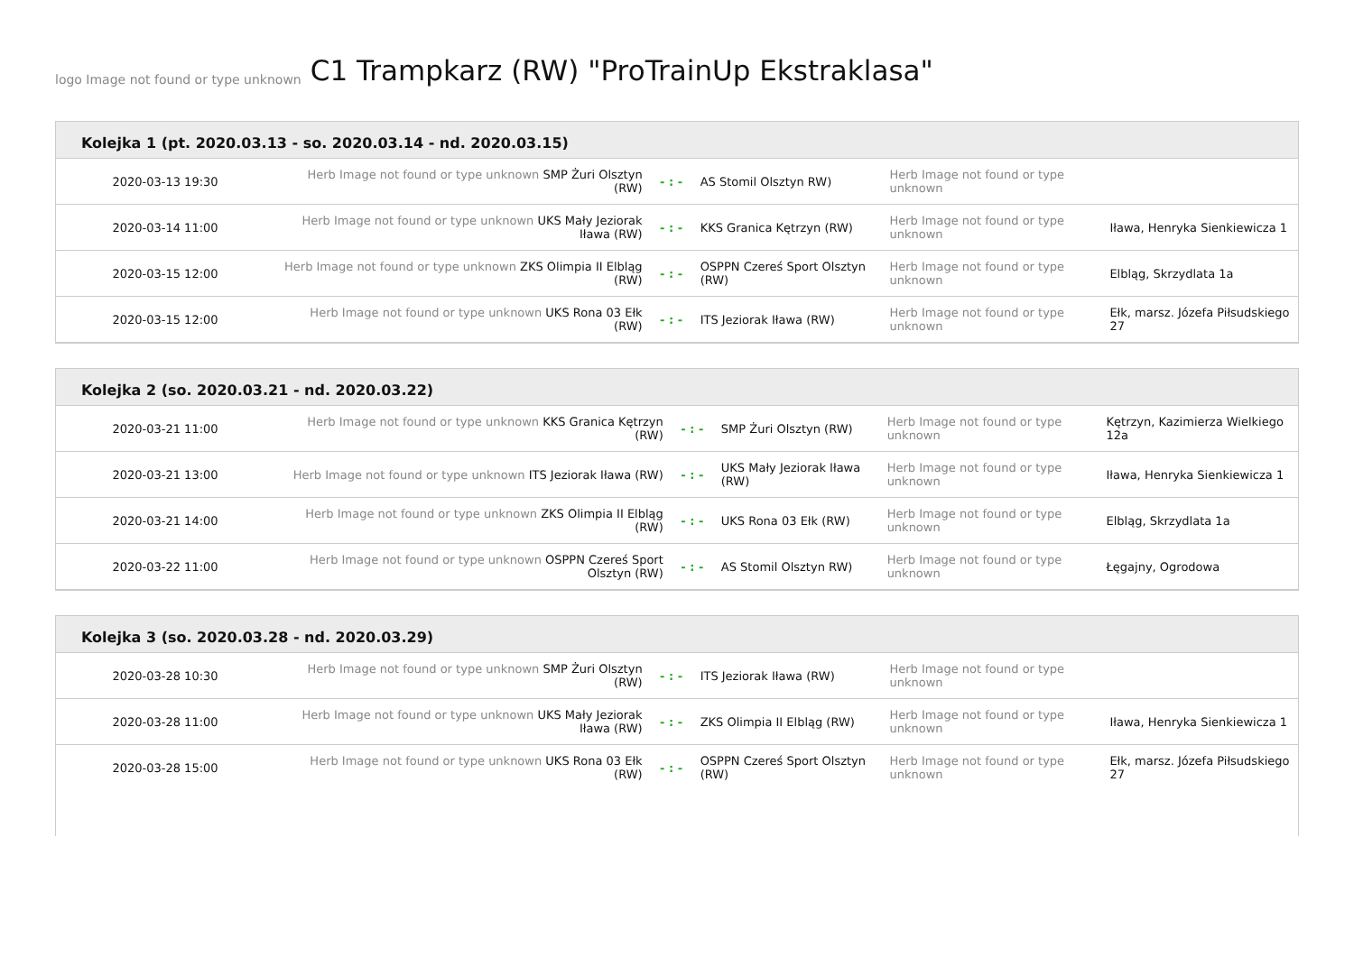logo Image not found or type unknown
C1 Trampkarz (RW) "ProTrainUp Ekstraklasa"
Kolejka 1 (pt. 2020.03.13 - so. 2020.03.14 - nd. 2020.03.15)
| 2020-03-13 19:30 | Herb Image not found or type unknown SMP Żuri Olsztyn (RW) | - : - | AS Stomil Olsztyn RW) | Herb Image not found or type unknown | |
| 2020-03-14 11:00 | Herb Image not found or type unknown UKS Mały Jeziorak Iława (RW) | - : - | KKS Granica Kętrzyn (RW) | Herb Image not found or type unknown | Iława, Henryka Sienkiewicza 1 |
| 2020-03-15 12:00 | Herb Image not found or type unknown ZKS Olimpia II Elbląg (RW) | - : - | OSPPN Czereś Sport Olsztyn (RW) | Herb Image not found or type unknown | Elbląg, Skrzydlata 1a |
| 2020-03-15 12:00 | Herb Image not found or type unknown UKS Rona 03 Ełk (RW) | - : - | ITS Jeziorak Iława (RW) | Herb Image not found or type unknown | Ełk, marsz. Józefa Piłsudskiego 27 |
Kolejka 2 (so. 2020.03.21 - nd. 2020.03.22)
| 2020-03-21 11:00 | Herb Image not found or type unknown KKS Granica Kętrzyn (RW) | - : - | SMP Żuri Olsztyn (RW) | Herb Image not found or type unknown | Kętrzyn, Kazimierza Wielkiego 12a |
| 2020-03-21 13:00 | Herb Image not found or type unknown ITS Jeziorak Iława (RW) | - : - | UKS Mały Jeziorak Iława (RW) | Herb Image not found or type unknown | Iława, Henryka Sienkiewicza 1 |
| 2020-03-21 14:00 | Herb Image not found or type unknown ZKS Olimpia II Elbląg (RW) | - : - | UKS Rona 03 Ełk (RW) | Herb Image not found or type unknown | Elbląg, Skrzydlata 1a |
| 2020-03-22 11:00 | Herb Image not found or type unknown OSPPN Czereś Sport Olsztyn (RW) | - : - | AS Stomil Olsztyn RW) | Herb Image not found or type unknown | Łęgajny, Ogrodowa |
Kolejka 3 (so. 2020.03.28 - nd. 2020.03.29)
| 2020-03-28 10:30 | Herb Image not found or type unknown SMP Żuri Olsztyn (RW) | - : - | ITS Jeziorak Iława (RW) | Herb Image not found or type unknown | |
| 2020-03-28 11:00 | Herb Image not found or type unknown UKS Mały Jeziorak Iława (RW) | - : - | ZKS Olimpia II Elbląg (RW) | Herb Image not found or type unknown | Iława, Henryka Sienkiewicza 1 |
| 2020-03-28 15:00 | Herb Image not found or type unknown UKS Rona 03 Ełk (RW) | - : - | OSPPN Czereś Sport Olsztyn (RW) | Herb Image not found or type unknown | Ełk, marsz. Józefa Piłsudskiego 27 |